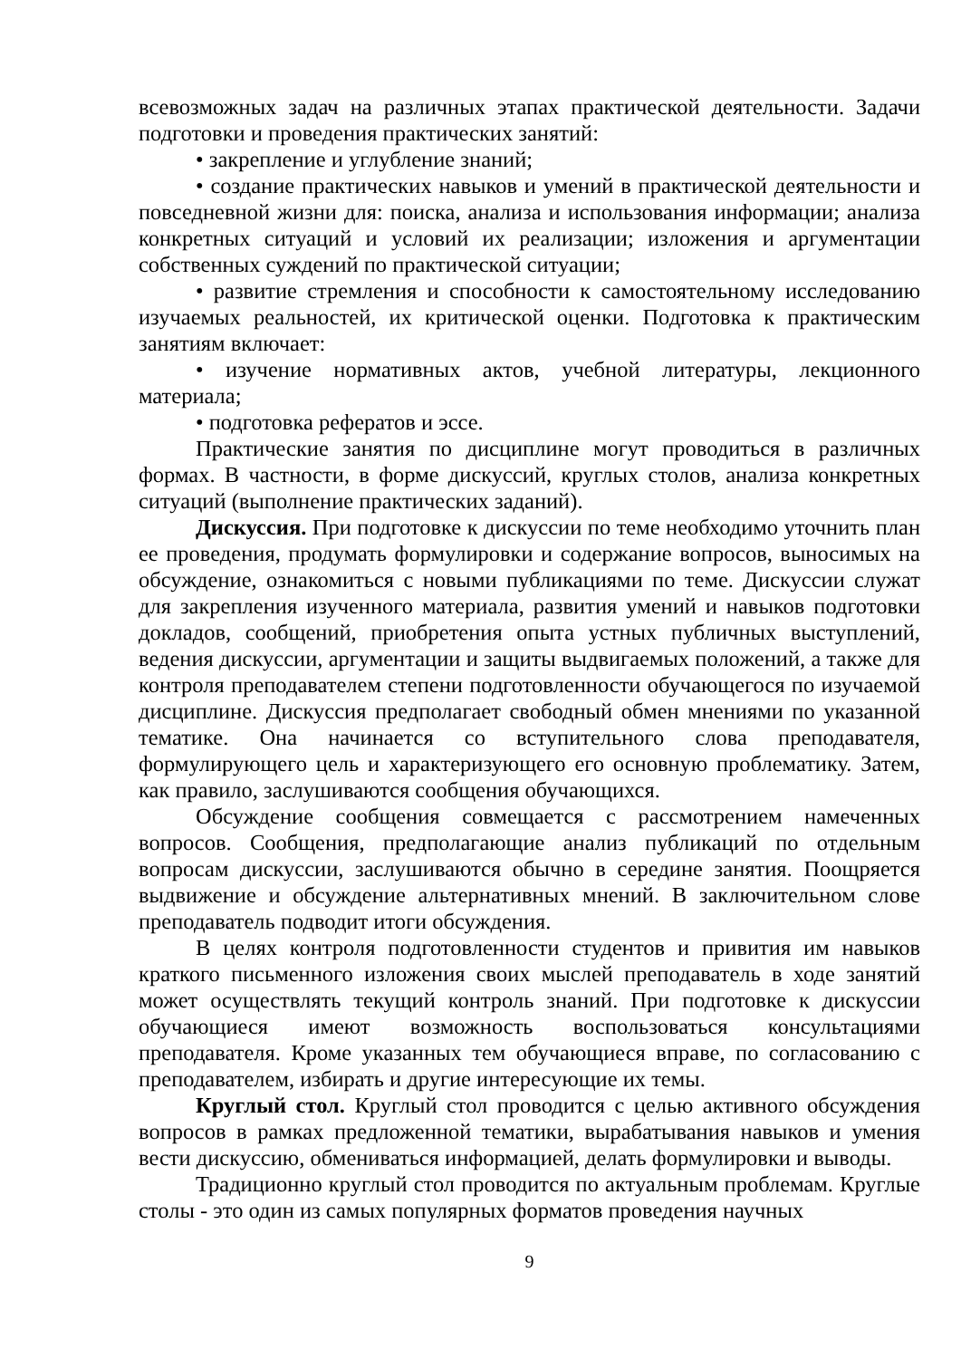всевозможных задач на различных этапах практической деятельности. Задачи подготовки и проведения практических занятий:
• закрепление и углубление знаний;
• создание практических навыков и умений в практической деятельности и повседневной жизни для: поиска, анализа и использования информации; анализа конкретных ситуаций и условий их реализации; изложения и аргументации собственных суждений по практической ситуации;
• развитие стремления и способности к самостоятельному исследованию изучаемых реальностей, их критической оценки. Подготовка к практическим занятиям включает:
• изучение нормативных актов, учебной литературы, лекционного материала;
• подготовка рефератов и эссе.
Практические занятия по дисциплине могут проводиться в различных формах. В частности, в форме дискуссий, круглых столов, анализа конкретных ситуаций (выполнение практических заданий).
Дискуссия. При подготовке к дискуссии по теме необходимо уточнить план ее проведения, продумать формулировки и содержание вопросов, выносимых на обсуждение, ознакомиться с новыми публикациями по теме. Дискуссии служат для закрепления изученного материала, развития умений и навыков подготовки докладов, сообщений, приобретения опыта устных публичных выступлений, ведения дискуссии, аргументации и защиты выдвигаемых положений, а также для контроля преподавателем степени подготовленности обучающегося по изучаемой дисциплине. Дискуссия предполагает свободный обмен мнениями по указанной тематике. Она начинается со вступительного слова преподавателя, формулирующего цель и характеризующего его основную проблематику. Затем, как правило, заслушиваются сообщения обучающихся.
Обсуждение сообщения совмещается с рассмотрением намеченных вопросов. Сообщения, предполагающие анализ публикаций по отдельным вопросам дискуссии, заслушиваются обычно в середине занятия. Поощряется выдвижение и обсуждение альтернативных мнений. В заключительном слове преподаватель подводит итоги обсуждения.
В целях контроля подготовленности студентов и привития им навыков краткого письменного изложения своих мыслей преподаватель в ходе занятий может осуществлять текущий контроль знаний. При подготовке к дискуссии обучающиеся имеют возможность воспользоваться консультациями преподавателя. Кроме указанных тем обучающиеся вправе, по согласованию с преподавателем, избирать и другие интересующие их темы.
Круглый стол. Круглый стол проводится с целью активного обсуждения вопросов в рамках предложенной тематики, вырабатывания навыков и умения вести дискуссию, обмениваться информацией, делать формулировки и выводы.
Традиционно круглый стол проводится по актуальным проблемам. Круглые столы - это один из самых популярных форматов проведения научных
9